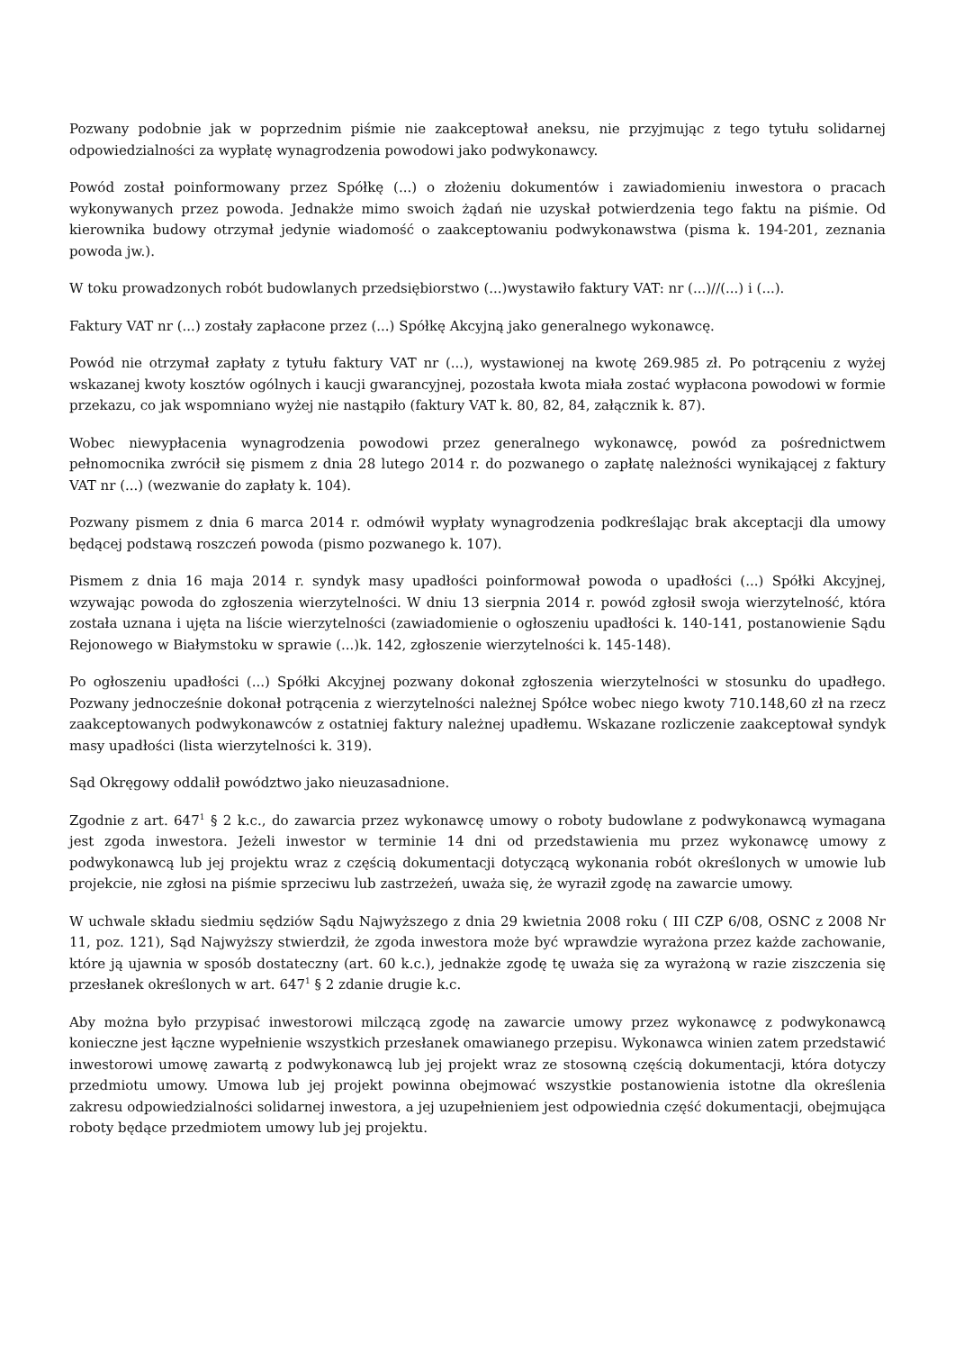Pozwany podobnie jak w poprzednim piśmie nie zaakceptował aneksu, nie przyjmując z tego tytułu solidarnej odpowiedzialności za wypłatę wynagrodzenia powodowi jako podwykonawcy.
Powód został poinformowany przez Spółkę (...) o złożeniu dokumentów i zawiadomieniu inwestora o pracach wykonywanych przez powoda. Jednakże mimo swoich żądań nie uzyskał potwierdzenia tego faktu na piśmie. Od kierownika budowy otrzymał jedynie wiadomość o zaakceptowaniu podwykonawstwa (pisma k. 194-201, zeznania powoda jw.).
W toku prowadzonych robót budowlanych przedsiębiorstwo (...)wystawiło faktury VAT: nr (...)//(...) i (...).
Faktury VAT nr (...) zostały zapłacone przez (...) Spółkę Akcyjną jako generalnego wykonawcę.
Powód nie otrzymał zapłaty z tytułu faktury VAT nr (...), wystawionej na kwotę 269.985 zł. Po potrąceniu z wyżej wskazanej kwoty kosztów ogólnych i kaucji gwarancyjnej, pozostała kwota miała zostać wypłacona powodowi w formie przekazu, co jak wspomniano wyżej nie nastąpiło (faktury VAT k. 80, 82, 84, załącznik k. 87).
Wobec niewypłacenia wynagrodzenia powodowi przez generalnego wykonawcę, powód za pośrednictwem pełnomocnika zwrócił się pismem z dnia 28 lutego 2014 r. do pozwanego o zapłatę należności wynikającej z faktury VAT nr (...) (wezwanie do zapłaty k. 104).
Pozwany pismem z dnia 6 marca 2014 r. odmówił wypłaty wynagrodzenia podkreślając brak akceptacji dla umowy będącej podstawą roszczeń powoda (pismo pozwanego k. 107).
Pismem z dnia 16 maja 2014 r. syndyk masy upadłości poinformował powoda o upadłości (...) Spółki Akcyjnej, wzywając powoda do zgłoszenia wierzytelności. W dniu 13 sierpnia 2014 r. powód zgłosił swoja wierzytelność, która została uznana i ujęta na liście wierzytelności (zawiadomienie o ogłoszeniu upadłości k. 140-141, postanowienie Sądu Rejonowego w Białymstoku w sprawie (...)k. 142, zgłoszenie wierzytelności k. 145-148).
Po ogłoszeniu upadłości (...) Spółki Akcyjnej pozwany dokonał zgłoszenia wierzytelności w stosunku do upadłego. Pozwany jednocześnie dokonał potrącenia z wierzytelności należnej Spółce wobec niego kwoty 710.148,60 zł na rzecz zaakceptowanych podwykonawców z ostatniej faktury należnej upadłemu. Wskazane rozliczenie zaakceptował syndyk masy upadłości (lista wierzytelności k. 319).
Sąd Okręgowy oddalił powództwo jako nieuzasadnione.
Zgodnie z art. 647<sup>1</sup> § 2 k.c., do zawarcia przez wykonawcę umowy o roboty budowlane z podwykonawcą wymagana jest zgoda inwestora. Jeżeli inwestor w terminie 14 dni od przedstawienia mu przez wykonawcę umowy z podwykonawcą lub jej projektu wraz z częścią dokumentacji dotyczącą wykonania robót określonych w umowie lub projekcie, nie zgłosi na piśmie sprzeciwu lub zastrzeżeń, uważa się, że wyraził zgodę na zawarcie umowy.
W uchwale składu siedmiu sędziów Sądu Najwyższego z dnia 29 kwietnia 2008 roku ( III CZP 6/08, OSNC z 2008 Nr 11, poz. 121), Sąd Najwyższy stwierdził, że zgoda inwestora może być wprawdzie wyrażona przez każde zachowanie, które ją ujawnia w sposób dostateczny (art. 60 k.c.), jednakże zgodę tę uważa się za wyrażoną w razie ziszczenia się przesłanek określonych w art. 647<sup>1</sup> § 2 zdanie drugie k.c.
Aby można było przypisać inwestorowi milczącą zgodę na zawarcie umowy przez wykonawcę z podwykonawcą konieczne jest łączne wypełnienie wszystkich przesłanek omawianego przepisu. Wykonawca winien zatem przedstawić inwestorowi umowę zawartą z podwykonawcą lub jej projekt wraz ze stosowną częścią dokumentacji, która dotyczy przedmiotu umowy. Umowa lub jej projekt powinna obejmować wszystkie postanowienia istotne dla określenia zakresu odpowiedzialności solidarnej inwestora, a jej uzupełnieniem jest odpowiednia część dokumentacji, obejmująca roboty będące przedmiotem umowy lub jej projektu.